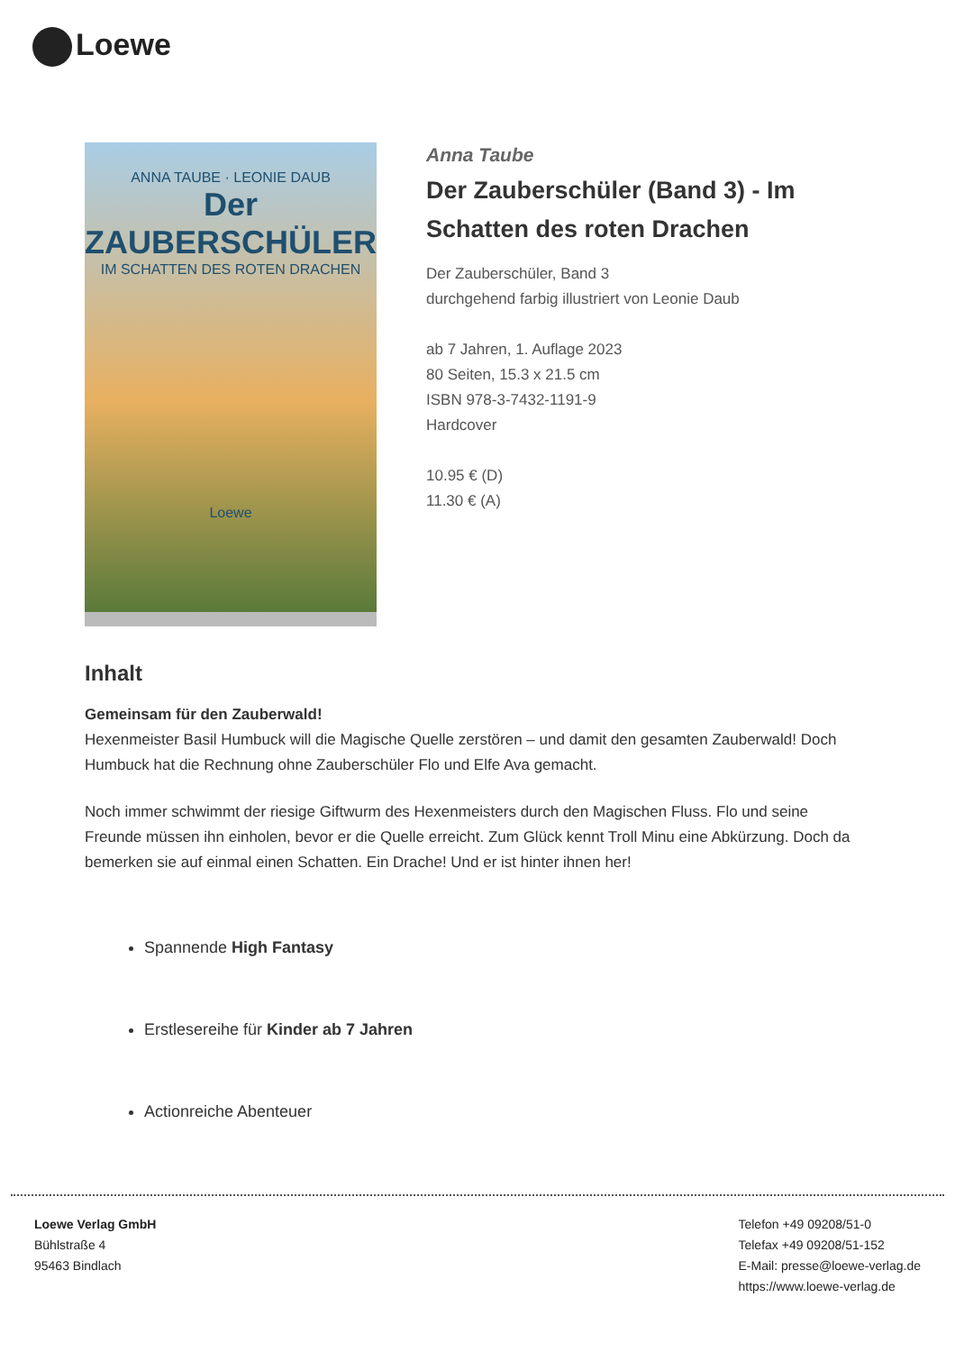Loewe
ANNA TAUBE · LEONIE DAUB
Der ZAUBERSCHÜLER
IM SCHATTEN DES ROTEN DRACHEN
Loewe
Anna Taube
Der Zauberschüler (Band 3) - Im Schatten des roten Drachen
Der Zauberschüler, Band 3
durchgehend farbig illustriert von Leonie Daub
ab 7 Jahren, 1. Auflage 2023
80 Seiten, 15.3 x 21.5 cm
ISBN 978-3-7432-1191-9
Hardcover
10.95 € (D)
11.30 € (A)
Inhalt
Gemeinsam für den Zauberwald!
Hexenmeister Basil Humbuck will die Magische Quelle zerstören – und damit den gesamten Zauberwald! Doch Humbuck hat die Rechnung ohne Zauberschüler Flo und Elfe Ava gemacht.
Noch immer schwimmt der riesige Giftwurm des Hexenmeisters durch den Magischen Fluss. Flo und seine Freunde müssen ihn einholen, bevor er die Quelle erreicht. Zum Glück kennt Troll Minu eine Abkürzung. Doch da bemerken sie auf einmal einen Schatten. Ein Drache! Und er ist hinter ihnen her!
Spannende High Fantasy
Erstlesereihe für Kinder ab 7 Jahren
Actionreiche Abenteuer
Loewe Verlag GmbH
Bühlstraße 4
95463 Bindlach
Telefon +49 09208/51-0
Telefax +49 09208/51-152
E-Mail: presse@loewe-verlag.de
https://www.loewe-verlag.de